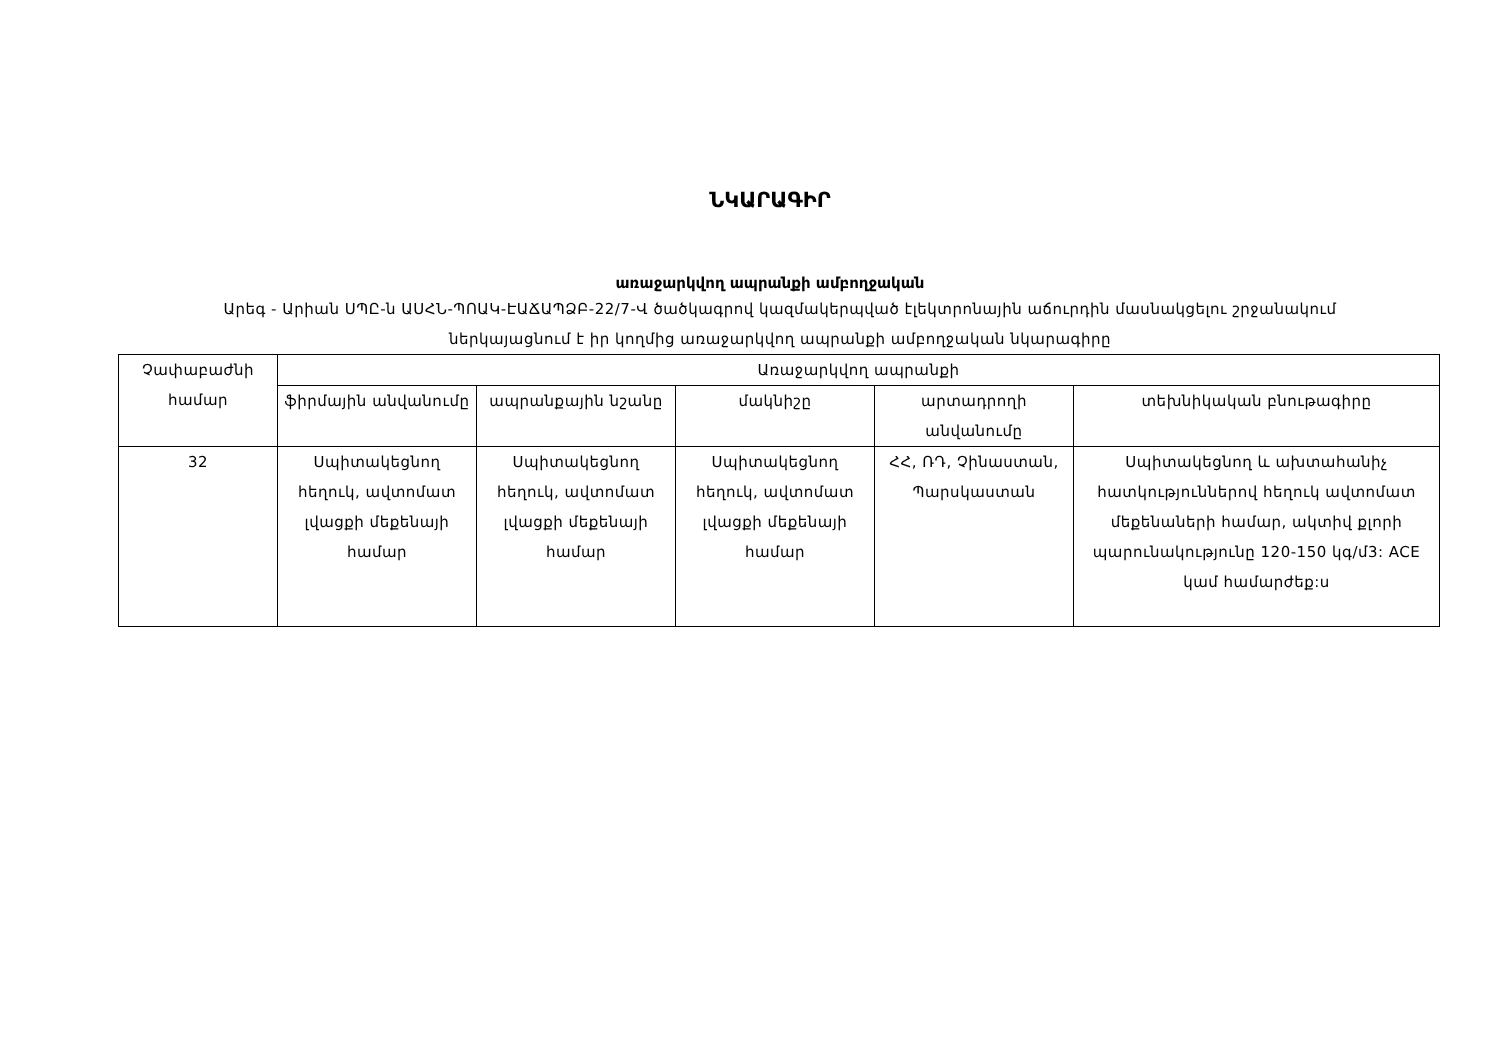ՆԿԱՐԱԳԻՐ
առաջարկվող ապրանքի ամբողջական
Արեգ - Արիան ՍՊԸ-ն ԱՍՀՆ-ՊՈԱԿ-ԷԱՃԱՊՁԲ-22/7-Վ ծածկագրով կազմակերպված էլեկտրոնային աճուրդին մասնակցելու շրջանակում ներկայացնում է իր կողմից առաջարկվող ապրանքի ամբողջական նկարագիրը
| Չափաբաժնի համար | Առաջարկվող ապրանքի | | | | |
| --- | --- | --- | --- | --- | --- |
| | ֆիրմային անվանումը | ապրանքային նշանը | մակնիշը | արտադրողի անվանումը | տեխնիկական բնութագիրը |
| 32 | Սպիտակեցնող հեղուկ, ավտոմատ լվացքի մեքենայի համար | Սպիտակեցնող հեղուկ, ավտոմատ լվացքի մեքենայի համար | Սպիտակեցնող հեղուկ, ավտոմատ լվացքի մեքենայի համար | ՀՀ, ՌԴ, Չինաստան, Պարսկաստան | Սպիտակեցնող և ախտահանիչ հատկություններով հեղուկ ավտոմատ մեքենաների համար, ակտիվ քլորի պարունակությունը 120-150 կգ/մ3: ACE կամ համարժեք:ս |